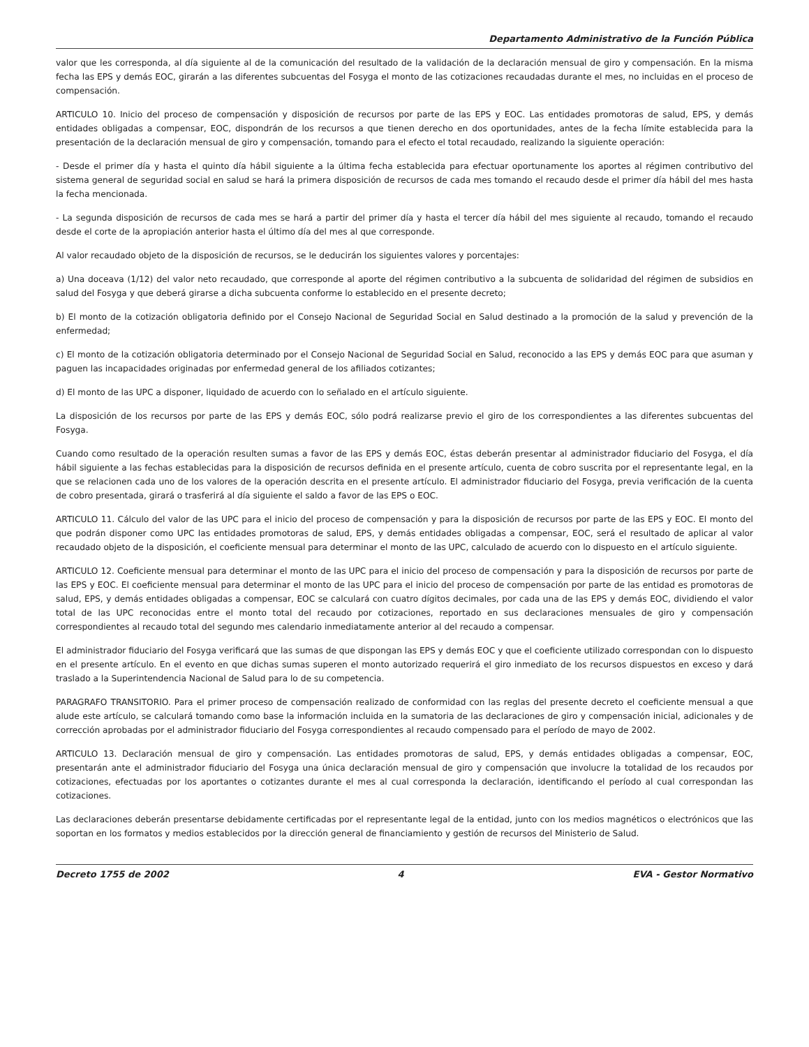Departamento Administrativo de la Función Pública
valor que les corresponda, al día siguiente al de la comunicación del resultado de la validación de la declaración mensual de giro y compensación. En la misma fecha las EPS y demás EOC, girarán a las diferentes subcuentas del Fosyga el monto de las cotizaciones recaudadas durante el mes, no incluidas en el proceso de compensación.
ARTICULO 10. Inicio del proceso de compensación y disposición de recursos por parte de las EPS y EOC. Las entidades promotoras de salud, EPS, y demás entidades obligadas a compensar, EOC, dispondrán de los recursos a que tienen derecho en dos oportunidades, antes de la fecha límite establecida para la presentación de la declaración mensual de giro y compensación, tomando para el efecto el total recaudado, realizando la siguiente operación:
- Desde el primer día y hasta el quinto día hábil siguiente a la última fecha establecida para efectuar oportunamente los aportes al régimen contributivo del sistema general de seguridad social en salud se hará la primera disposición de recursos de cada mes tomando el recaudo desde el primer día hábil del mes hasta la fecha mencionada.
- La segunda disposición de recursos de cada mes se hará a partir del primer día y hasta el tercer día hábil del mes siguiente al recaudo, tomando el recaudo desde el corte de la apropiación anterior hasta el último día del mes al que corresponde.
Al valor recaudado objeto de la disposición de recursos, se le deducirán los siguientes valores y porcentajes:
a) Una doceava (1/12) del valor neto recaudado, que corresponde al aporte del régimen contributivo a la subcuenta de solidaridad del régimen de subsidios en salud del Fosyga y que deberá girarse a dicha subcuenta conforme lo establecido en el presente decreto;
b) El monto de la cotización obligatoria definido por el Consejo Nacional de Seguridad Social en Salud destinado a la promoción de la salud y prevención de la enfermedad;
c) El monto de la cotización obligatoria determinado por el Consejo Nacional de Seguridad Social en Salud, reconocido a las EPS y demás EOC para que asuman y paguen las incapacidades originadas por enfermedad general de los afiliados cotizantes;
d) El monto de las UPC a disponer, liquidado de acuerdo con lo señalado en el artículo siguiente.
La disposición de los recursos por parte de las EPS y demás EOC, sólo podrá realizarse previo el giro de los correspondientes a las diferentes subcuentas del Fosyga.
Cuando como resultado de la operación resulten sumas a favor de las EPS y demás EOC, éstas deberán presentar al administrador fiduciario del Fosyga, el día hábil siguiente a las fechas establecidas para la disposición de recursos definida en el presente artículo, cuenta de cobro suscrita por el representante legal, en la que se relacionen cada uno de los valores de la operación descrita en el presente artículo. El administrador fiduciario del Fosyga, previa verificación de la cuenta de cobro presentada, girará o trasferirá al día siguiente el saldo a favor de las EPS o EOC.
ARTICULO 11. Cálculo del valor de las UPC para el inicio del proceso de compensación y para la disposición de recursos por parte de las EPS y EOC. El monto del que podrán disponer como UPC las entidades promotoras de salud, EPS, y demás entidades obligadas a compensar, EOC, será el resultado de aplicar al valor recaudado objeto de la disposición, el coeficiente mensual para determinar el monto de las UPC, calculado de acuerdo con lo dispuesto en el artículo siguiente.
ARTICULO 12. Coeficiente mensual para determinar el monto de las UPC para el inicio del proceso de compensación y para la disposición de recursos por parte de las EPS y EOC. El coeficiente mensual para determinar el monto de las UPC para el inicio del proceso de compensación por parte de las entidad es promotoras de salud, EPS, y demás entidades obligadas a compensar, EOC se calculará con cuatro dígitos decimales, por cada una de las EPS y demás EOC, dividiendo el valor total de las UPC reconocidas entre el monto total del recaudo por cotizaciones, reportado en sus declaraciones mensuales de giro y compensación correspondientes al recaudo total del segundo mes calendario inmediatamente anterior al del recaudo a compensar.
El administrador fiduciario del Fosyga verificará que las sumas de que dispongan las EPS y demás EOC y que el coeficiente utilizado correspondan con lo dispuesto en el presente artículo. En el evento en que dichas sumas superen el monto autorizado requerirá el giro inmediato de los recursos dispuestos en exceso y dará traslado a la Superintendencia Nacional de Salud para lo de su competencia.
PARAGRAFO TRANSITORIO. Para el primer proceso de compensación realizado de conformidad con las reglas del presente decreto el coeficiente mensual a que alude este artículo, se calculará tomando como base la información incluida en la sumatoria de las declaraciones de giro y compensación inicial, adicionales y de corrección aprobadas por el administrador fiduciario del Fosyga correspondientes al recaudo compensado para el período de mayo de 2002.
ARTICULO 13. Declaración mensual de giro y compensación. Las entidades promotoras de salud, EPS, y demás entidades obligadas a compensar, EOC, presentarán ante el administrador fiduciario del Fosyga una única declaración mensual de giro y compensación que involucre la totalidad de los recaudos por cotizaciones, efectuadas por los aportantes o cotizantes durante el mes al cual corresponda la declaración, identificando el período al cual correspondan las cotizaciones.
Las declaraciones deberán presentarse debidamente certificadas por el representante legal de la entidad, junto con los medios magnéticos o electrónicos que las soportan en los formatos y medios establecidos por la dirección general de financiamiento y gestión de recursos del Ministerio de Salud.
Decreto 1755 de 2002 4 EVA - Gestor Normativo